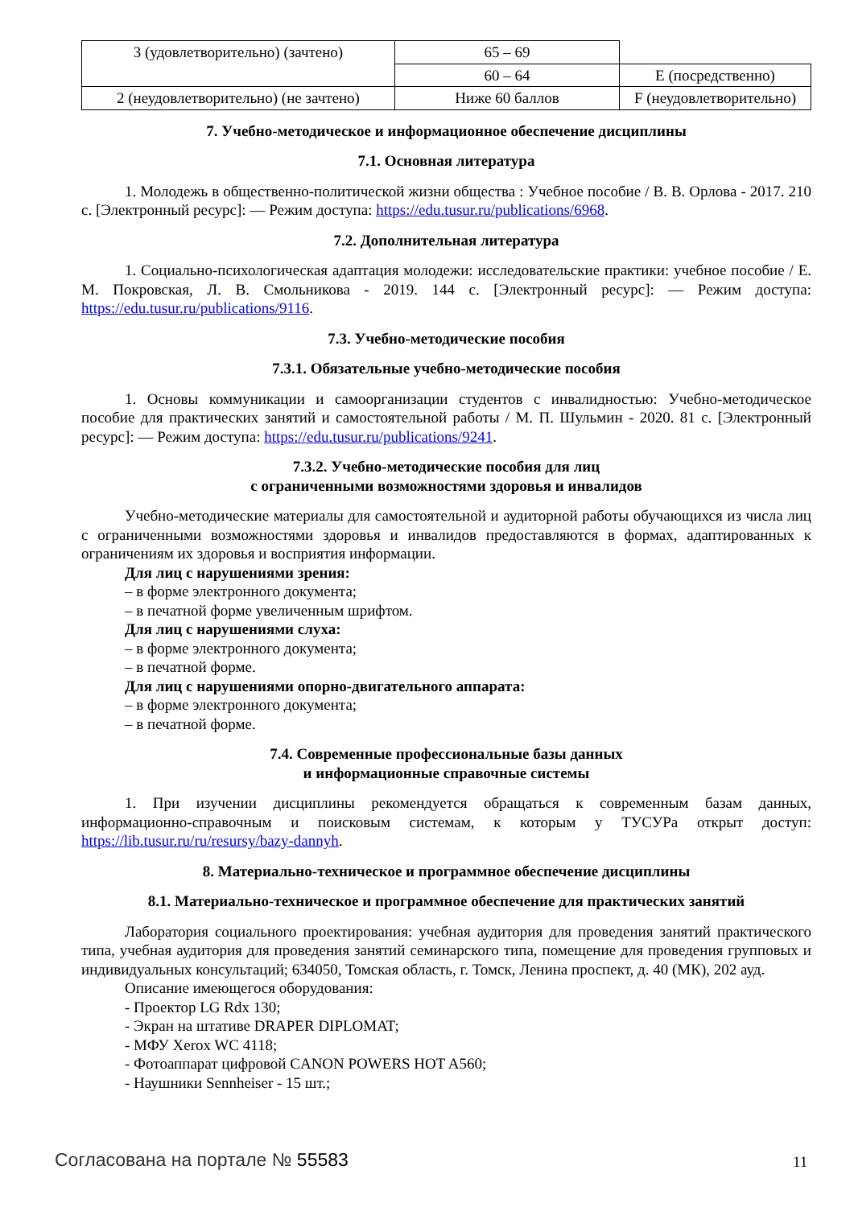| 3 (удовлетворительно) (зачтено) | 65 – 69 | |
| | 60 – 64 | E (посредственно) |
| 2 (неудовлетворительно) (не зачтено) | Ниже 60 баллов | F (неудовлетворительно) |
7. Учебно-методическое и информационное обеспечение дисциплины
7.1. Основная литература
1. Молодежь в общественно-политической жизни общества : Учебное пособие / В. В. Орлова - 2017. 210 с. [Электронный ресурс]: — Режим доступа: https://edu.tusur.ru/publications/6968.
7.2. Дополнительная литература
1. Социально-психологическая адаптация молодежи: исследовательские практики: учебное пособие / Е. М. Покровская, Л. В. Смольникова - 2019. 144 с. [Электронный ресурс]: — Режим доступа: https://edu.tusur.ru/publications/9116.
7.3. Учебно-методические пособия
7.3.1. Обязательные учебно-методические пособия
1. Основы коммуникации и самоорганизации студентов с инвалидностью: Учебно-методическое пособие для практических занятий и самостоятельной работы / М. П. Шульмин - 2020. 81 с. [Электронный ресурс]: — Режим доступа: https://edu.tusur.ru/publications/9241.
7.3.2. Учебно-методические пособия для лиц
с ограниченными возможностями здоровья и инвалидов
Учебно-методические материалы для самостоятельной и аудиторной работы обучающихся из числа лиц с ограниченными возможностями здоровья и инвалидов предоставляются в формах, адаптированных к ограничениям их здоровья и восприятия информации.
Для лиц с нарушениями зрения:
– в форме электронного документа;
– в печатной форме увеличенным шрифтом.
Для лиц с нарушениями слуха:
– в форме электронного документа;
– в печатной форме.
Для лиц с нарушениями опорно-двигательного аппарата:
– в форме электронного документа;
– в печатной форме.
7.4. Современные профессиональные базы данных
и информационные справочные системы
1. При изучении дисциплины рекомендуется обращаться к современным базам данных, информационно-справочным и поисковым системам, к которым у ТУСУРа открыт доступ: https://lib.tusur.ru/ru/resursy/bazy-dannyh.
8. Материально-техническое и программное обеспечение дисциплины
8.1. Материально-техническое и программное обеспечение для практических занятий
Лаборатория социального проектирования: учебная аудитория для проведения занятий практического типа, учебная аудитория для проведения занятий семинарского типа, помещение для проведения групповых и индивидуальных консультаций; 634050, Томская область, г. Томск, Ленина проспект, д. 40 (МК), 202 ауд.
Описание имеющегося оборудования:
- Проектор LG Rdx 130;
- Экран на штативе DRAPER DIPLOMAT;
- МФУ Xerox WC 4118;
- Фотоаппарат цифровой CANON POWERS HOT A560;
- Наушники Sennheiser - 15 шт.;
Согласована на портале № 55583 11